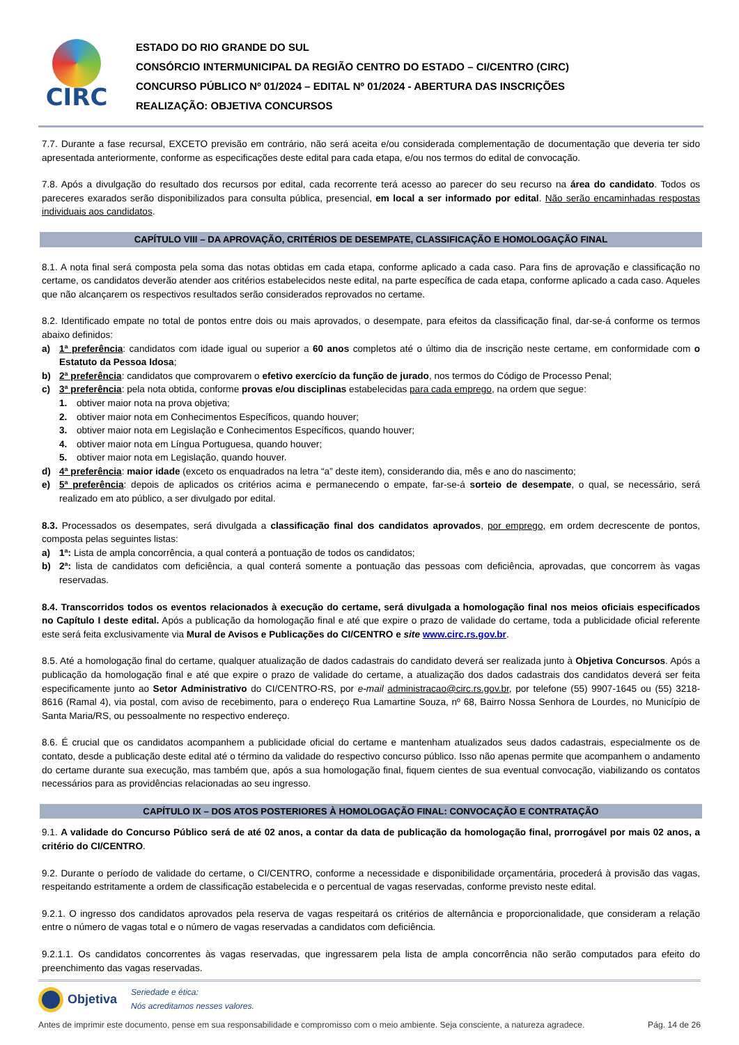CIRC
ESTADO DO RIO GRANDE DO SUL
CONSÓRCIO INTERMUNICIPAL DA REGIÃO CENTRO DO ESTADO – CI/CENTRO (CIRC)
CONCURSO PÚBLICO Nº 01/2024 – EDITAL Nº 01/2024 - ABERTURA DAS INSCRIÇÕES
REALIZAÇÃO: OBJETIVA CONCURSOS
7.7. Durante a fase recursal, EXCETO previsão em contrário, não será aceita e/ou considerada complementação de documentação que deveria ter sido apresentada anteriormente, conforme as especificações deste edital para cada etapa, e/ou nos termos do edital de convocação.
7.8. Após a divulgação do resultado dos recursos por edital, cada recorrente terá acesso ao parecer do seu recurso na área do candidato. Todos os pareceres exarados serão disponibilizados para consulta pública, presencial, em local a ser informado por edital. Não serão encaminhadas respostas individuais aos candidatos.
CAPÍTULO VIII – DA APROVAÇÃO, CRITÉRIOS DE DESEMPATE, CLASSIFICAÇÃO E HOMOLOGAÇÃO FINAL
8.1. A nota final será composta pela soma das notas obtidas em cada etapa, conforme aplicado a cada caso. Para fins de aprovação e classificação no certame, os candidatos deverão atender aos critérios estabelecidos neste edital, na parte específica de cada etapa, conforme aplicado a cada caso. Aqueles que não alcançarem os respectivos resultados serão considerados reprovados no certame.
8.2. Identificado empate no total de pontos entre dois ou mais aprovados, o desempate, para efeitos da classificação final, dar-se-á conforme os termos abaixo definidos:
a) 1ª preferência: candidatos com idade igual ou superior a 60 anos completos até o último dia de inscrição neste certame, em conformidade com o Estatuto da Pessoa Idosa;
b) 2ª preferência: candidatos que comprovarem o efetivo exercício da função de jurado, nos termos do Código de Processo Penal;
c) 3ª preferência: pela nota obtida, conforme provas e/ou disciplinas estabelecidas para cada emprego, na ordem que segue:
1. obtiver maior nota na prova objetiva;
2. obtiver maior nota em Conhecimentos Específicos, quando houver;
3. obtiver maior nota em Legislação e Conhecimentos Específicos, quando houver;
4. obtiver maior nota em Língua Portuguesa, quando houver;
5. obtiver maior nota em Legislação, quando houver.
d) 4ª preferência: maior idade (exceto os enquadrados na letra “a” deste item), considerando dia, mês e ano do nascimento;
e) 5ª preferência: depois de aplicados os critérios acima e permanecendo o empate, far-se-á sorteio de desempate, o qual, se necessário, será realizado em ato público, a ser divulgado por edital.
8.3. Processados os desempates, será divulgada a classificação final dos candidatos aprovados, por emprego, em ordem decrescente de pontos, composta pelas seguintes listas:
a) 1ª: Lista de ampla concorrência, a qual conterá a pontuação de todos os candidatos;
b) 2ª: lista de candidatos com deficiência, a qual conterá somente a pontuação das pessoas com deficiência, aprovadas, que concorrem às vagas reservadas.
8.4. Transcorridos todos os eventos relacionados à execução do certame, será divulgada a homologação final nos meios oficiais especificados no Capítulo I deste edital. Após a publicação da homologação final e até que expire o prazo de validade do certame, toda a publicidade oficial referente este será feita exclusivamente via Mural de Avisos e Publicações do CI/CENTRO e site www.circ.rs.gov.br.
8.5. Até a homologação final do certame, qualquer atualização de dados cadastrais do candidato deverá ser realizada junto à Objetiva Concursos. Após a publicação da homologação final e até que expire o prazo de validade do certame, a atualização dos dados cadastrais dos candidatos deverá ser feita especificamente junto ao Setor Administrativo do CI/CENTRO-RS, por e-mail administracao@circ.rs.gov.br, por telefone (55) 9907-1645 ou (55) 3218-8616 (Ramal 4), via postal, com aviso de recebimento, para o endereço Rua Lamartine Souza, nº 68, Bairro Nossa Senhora de Lourdes, no Município de Santa Maria/RS, ou pessoalmente no respectivo endereço.
8.6. É crucial que os candidatos acompanhem a publicidade oficial do certame e mantenham atualizados seus dados cadastrais, especialmente os de contato, desde a publicação deste edital até o término da validade do respectivo concurso público. Isso não apenas permite que acompanhem o andamento do certame durante sua execução, mas também que, após a sua homologação final, fiquem cientes de sua eventual convocação, viabilizando os contatos necessários para as providências relacionadas ao seu ingresso.
CAPÍTULO IX – DOS ATOS POSTERIORES À HOMOLOGAÇÃO FINAL: CONVOCAÇÃO E CONTRATAÇÃO
9.1. A validade do Concurso Público será de até 02 anos, a contar da data de publicação da homologação final, prorrogável por mais 02 anos, a critério do CI/CENTRO.
9.2. Durante o período de validade do certame, o CI/CENTRO, conforme a necessidade e disponibilidade orçamentária, procederá à provisão das vagas, respeitando estritamente a ordem de classificação estabelecida e o percentual de vagas reservadas, conforme previsto neste edital.
9.2.1. O ingresso dos candidatos aprovados pela reserva de vagas respeitará os critérios de alternância e proporcionalidade, que consideram a relação entre o número de vagas total e o número de vagas reservadas a candidatos com deficiência.
9.2.1.1. Os candidatos concorrentes às vagas reservadas, que ingressarem pela lista de ampla concorrência não serão computados para efeito do preenchimento das vagas reservadas.
Objetiva Seriedade e ética:
Nós acreditamos nesses valores.
Antes de imprimir este documento, pense em sua responsabilidade e compromisso com o meio ambiente. Seja consciente, a natureza agradece. Pág. 14 de 26